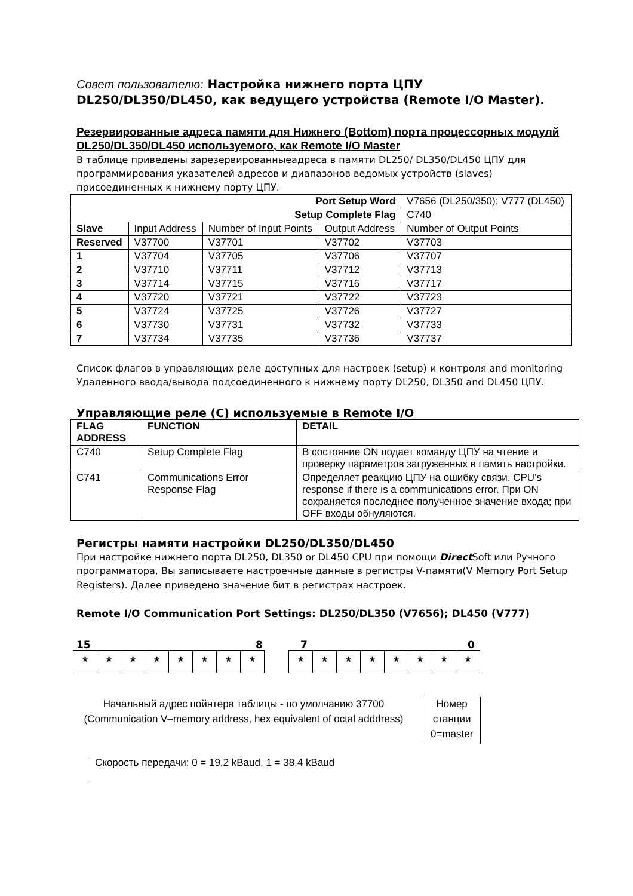Совет пользователю: Настройка нижнего порта ЦПУ
DL250/DL350/DL450, как ведущего устройства (Remote I/O Master).
Резервированные адреса памяти для Нижнего (Bottom) порта процессорных модулй DL250/DL350/DL450 используемого, как Remote I/O Master
В таблице приведены зарезервированныеадреса в памяти DL250/ DL350/DL450 ЦПУ для программирования указателей адресов и диапазонов ведомых устройств (slaves) присоединенных к нижнему порту ЦПУ.
| Port Setup Word | | | | V7656 (DL250/350); V777 (DL450) |
| Setup Complete Flag | | | | C740 |
| Slave | Input Address | Number of Input Points | Output Address | Number of Output Points |
| Reserved | V37700 | V37701 | V37702 | V37703 |
| 1 | V37704 | V37705 | V37706 | V37707 |
| 2 | V37710 | V37711 | V37712 | V37713 |
| 3 | V37714 | V37715 | V37716 | V37717 |
| 4 | V37720 | V37721 | V37722 | V37723 |
| 5 | V37724 | V37725 | V37726 | V37727 |
| 6 | V37730 | V37731 | V37732 | V37733 |
| 7 | V37734 | V37735 | V37736 | V37737 |
Список флагов в управляющих реле доступных для настроек (setup) и контроля and monitoring Удаленного ввода/вывода подсоединенного к нижнему порту DL250, DL350 and DL450 ЦПУ.
Управляющие реле (C) используемые в Remote I/O
| FLAG ADDRESS | FUNCTION | DETAIL |
| --- | --- | --- |
| C740 | Setup Complete Flag | В состояние ON подает команду ЦПУ на чтение и проверку параметров загруженных в память настройки. |
| C741 | Communications Error Response Flag | Определяет реакцию ЦПУ на ошибку связи. CPU’s response if there is a communications error. При ON сохраняется последнее полученное значение входа; при OFF входы обнуляются. |
Регистры намяти настройки DL250/DL350/DL450
При настройке нижнего порта DL250, DL350 or DL450 CPU при помощи Direct Soft или Ручного программатора, Вы записываете настроечные данные в регистры V-памяти(V Memory Port Setup Registers). Далее приведено значение бит в регистрах настроек.
Remote I/O Communication Port Settings: DL250/DL350 (V7656); DL450 (V777)
15 8 7 0
| * | * | * | * | * | * | * | * |
| * | * | * | * | * | * | * | * |
Начальный адрес пойнтера таблицы - по умолчанию 37700 (Communication V–memory address, hex equivalent of octal adddress)
Номер
станции
0=master
Скорость передачи: 0 = 19.2 kBaud, 1 = 38.4 kBaud